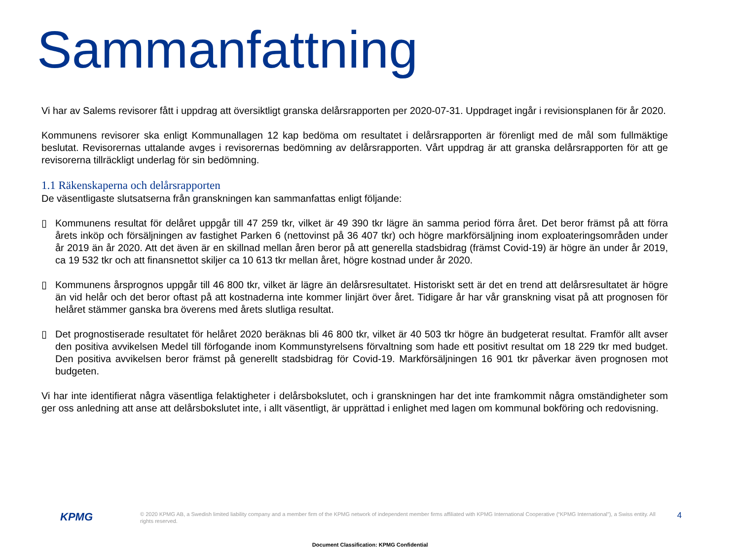Sammanfattning
Vi har av Salems revisorer fått i uppdrag att översiktligt granska delårsrapporten per 2020-07-31. Uppdraget ingår i revisionsplanen för år 2020.
Kommunens revisorer ska enligt Kommunallagen 12 kap bedöma om resultatet i delårsrapporten är förenligt med de mål som fullmäktige beslutat. Revisorernas uttalande avges i revisorernas bedömning av delårsrapporten. Vårt uppdrag är att granska delårsrapporten för att ge revisorerna tillräckligt underlag för sin bedömning.
1.1 Räkenskaperna och delårsrapporten
De väsentligaste slutsatserna från granskningen kan sammanfattas enligt följande:
▯ Kommunens resultat för delåret uppgår till 47 259 tkr, vilket är 49 390 tkr lägre än samma period förra året. Det beror främst på att förra årets inköp och försäljningen av fastighet Parken 6 (nettovinst på 36 407 tkr) och högre markförsäljning inom exploateringsområden under år 2019 än år 2020. Att det även är en skillnad mellan åren beror på att generella stadsbidrag (främst Covid-19) är högre än under år 2019, ca 19 532 tkr och att finansnettot skiljer ca 10 613 tkr mellan året, högre kostnad under år 2020.
▯ Kommunens årsprognos uppgår till 46 800 tkr, vilket är lägre än delårsresultatet. Historiskt sett är det en trend att delårsresultatet är högre än vid helår och det beror oftast på att kostnaderna inte kommer linjärt över året. Tidigare år har vår granskning visat på att prognosen för helåret stämmer ganska bra överens med årets slutliga resultat.
▯ Det prognostiserade resultatet för helåret 2020 beräknas bli 46 800 tkr, vilket är 40 503 tkr högre än budgeterat resultat. Framför allt avser den positiva avvikelsen Medel till förfogande inom Kommunstyrelsens förvaltning som hade ett positivt resultat om 18 229 tkr med budget. Den positiva avvikelsen beror främst på generellt stadsbidrag för Covid-19. Markförsäljningen 16 901 tkr påverkar även prognosen mot budgeten.
Vi har inte identifierat några väsentliga felaktigheter i delårsbokslutet, och i granskningen har det inte framkommit några omständigheter som ger oss anledning att anse att delårsbokslutet inte, i allt väsentligt, är upprättad i enlighet med lagen om kommunal bokföring och redovisning.
KPMG
© 2020 KPMG AB, a Swedish limited liability company and a member firm of the KPMG network of independent member firms affiliated with KPMG International Cooperative (“KPMG International”), a Swiss entity. All rights reserved.
4
Document Classification: KPMG Confidential